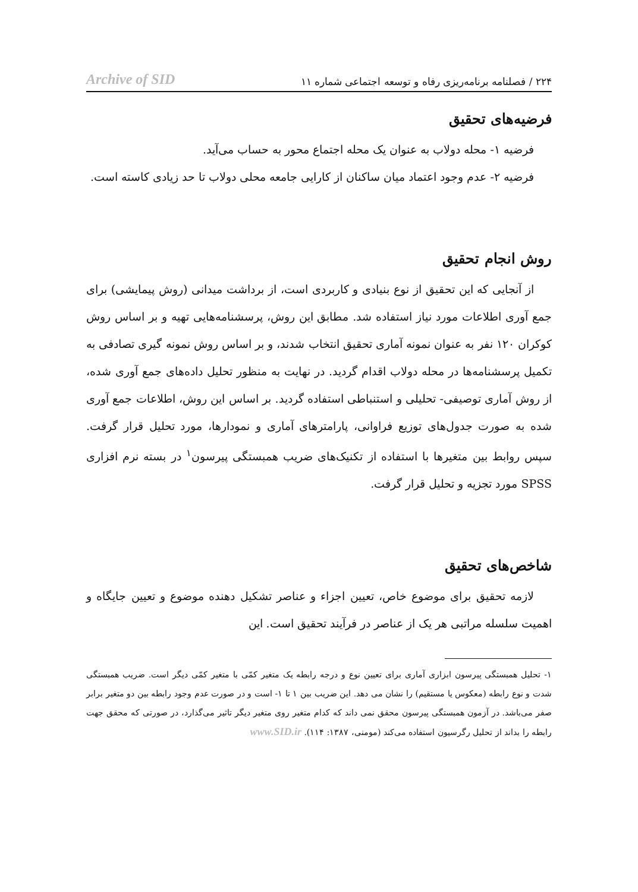۲۲۴ / فصلنامه برنامه‌ریزی رفاه و توسعه اجتماعی شماره ۱۱ Archive of SID
فرضیه‌های تحقیق
فرضیه ۱- محله دولاب به عنوان یک محله اجتماع محور به حساب می‌آید.
فرضیه ۲- عدم وجود اعتماد میان ساکنان از کارایی جامعه محلی دولاب تا حد زیادی کاسته است.
روش انجام تحقیق
از آنجایی که این تحقیق از نوع بنیادی و کاربردی است، از برداشت میدانی (روش پیمایشی) برای جمع آوری اطلاعات مورد نیاز استفاده شد. مطابق این روش، پرسشنامه‌هایی تهیه و بر اساس روش کوکران ۱۲۰ نفر به عنوان نمونه آماری تحقیق انتخاب شدند، و بر اساس روش نمونه گیری تصادفی به تکمیل پرسشنامه‌ها در محله دولاب اقدام گردید. در نهایت به منظور تحلیل داده‌های جمع آوری شده، از روش آماری توصیفی- تحلیلی و استنباطی استفاده گردید. بر اساس این روش، اطلاعات جمع آوری شده به صورت جدول‌های توزیع فراوانی، پارامترهای آماری و نمودارها، مورد تحلیل قرار گرفت. سپس روابط بین متغیرها با استفاده از تکنیک‌های ضریب همبستگی پیرسون<sup>۱</sup> در بسته نرم افزاری SPSS مورد تجزیه و تحلیل قرار گرفت.
شاخص‌های تحقیق
لازمه تحقیق برای موضوع خاص، تعیین اجزاء و عناصر تشکیل دهنده موضوع و تعیین جایگاه و اهمیت سلسله مراتبی هر یک از عناصر در فرآیند تحقیق است. این
۱- تحلیل همبستگی پیرسون ابزاری آماری برای تعیین نوع و درجه رابطه یک متغیر کمّی با متغیر کمّی دیگر است. ضریب همبستگی شدت و نوع رابطه (معکوس یا مستقیم) را نشان می دهد. این ضریب بین ۱ تا ۱- است و در صورت عدم وجود رابطه بین دو متغیر برابر صفر می‌باشد. در آزمون همبستگی پیرسون محقق نمی داند که کدام متغیر روی متغیر دیگر تاثیر می‌گذارد، در صورتی که محقق جهت رابطه را بداند از تحلیل رگرسیون استفاده می‌کند (مومنی، ۱۳۸۷: ۱۱۴). www.SID.ir